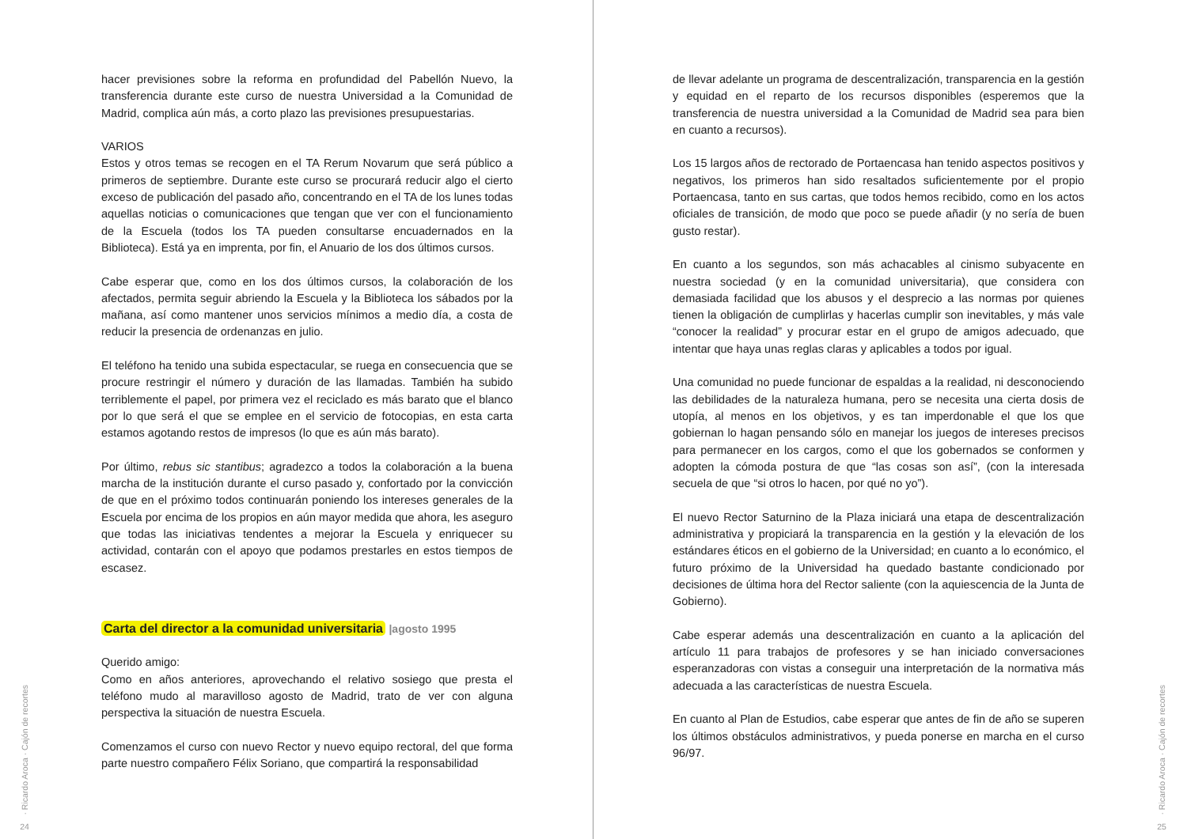hacer previsiones sobre la reforma en profundidad del Pabellón Nuevo, la transferencia durante este curso de nuestra Universidad a la Comunidad de Madrid, complica aún más, a corto plazo las previsiones presupuestarias.
VARIOS
Estos y otros temas se recogen en el TA Rerum Novarum que será público a primeros de septiembre. Durante este curso se procurará reducir algo el cierto exceso de publicación del pasado año, concentrando en el TA de los lunes todas aquellas noticias o comunicaciones que tengan que ver con el funcionamiento de la Escuela (todos los TA pueden consultarse encuadernados en la Biblioteca). Está ya en imprenta, por fin, el Anuario de los dos últimos cursos.
Cabe esperar que, como en los dos últimos cursos, la colaboración de los afectados, permita seguir abriendo la Escuela y la Biblioteca los sábados por la mañana, así como mantener unos servicios mínimos a medio día, a costa de reducir la presencia de ordenanzas en julio.
El teléfono ha tenido una subida espectacular, se ruega en consecuencia que se procure restringir el número y duración de las llamadas. También ha subido terriblemente el papel, por primera vez el reciclado es más barato que el blanco por lo que será el que se emplee en el servicio de fotocopias, en esta carta estamos agotando restos de impresos (lo que es aún más barato).
Por último, rebus sic stantibus; agradezco a todos la colaboración a la buena marcha de la institución durante el curso pasado y, confortado por la convicción de que en el próximo todos continuarán poniendo los intereses generales de la Escuela por encima de los propios en aún mayor medida que ahora, les aseguro que todas las iniciativas tendentes a mejorar la Escuela y enriquecer su actividad, contarán con el apoyo que podamos prestarles en estos tiempos de escasez.
Carta del director a la comunidad universitaria |agosto 1995
Querido amigo:
Como en años anteriores, aprovechando el relativo sosiego que presta el teléfono mudo al maravilloso agosto de Madrid, trato de ver con alguna perspectiva la situación de nuestra Escuela.
Comenzamos el curso con nuevo Rector y nuevo equipo rectoral, del que forma parte nuestro compañero Félix Soriano, que compartirá la responsabilidad
· Ricardo Aroca · Cajón de recortes
24
de llevar adelante un programa de descentralización, transparencia en la gestión y equidad en el reparto de los recursos disponibles (esperemos que la transferencia de nuestra universidad a la Comunidad de Madrid sea para bien en cuanto a recursos).
Los 15 largos años de rectorado de Portaencasa han tenido aspectos positivos y negativos, los primeros han sido resaltados suficientemente por el propio Portaencasa, tanto en sus cartas, que todos hemos recibido, como en los actos oficiales de transición, de modo que poco se puede añadir (y no sería de buen gusto restar).
En cuanto a los segundos, son más achacables al cinismo subyacente en nuestra sociedad (y en la comunidad universitaria), que considera con demasiada facilidad que los abusos y el desprecio a las normas por quienes tienen la obligación de cumplirlas y hacerlas cumplir son inevitables, y más vale “conocer la realidad” y procurar estar en el grupo de amigos adecuado, que intentar que haya unas reglas claras y aplicables a todos por igual.
Una comunidad no puede funcionar de espaldas a la realidad, ni desconociendo las debilidades de la naturaleza humana, pero se necesita una cierta dosis de utopía, al menos en los objetivos, y es tan imperdonable el que los que gobiernan lo hagan pensando sólo en manejar los juegos de intereses precisos para permanecer en los cargos, como el que los gobernados se conformen y adopten la cómoda postura de que “las cosas son así”, (con la interesada secuela de que “si otros lo hacen, por qué no yo”).
El nuevo Rector Saturnino de la Plaza iniciará una etapa de descentralización administrativa y propiciará la transparencia en la gestión y la elevación de los estándares éticos en el gobierno de la Universidad; en cuanto a lo económico, el futuro próximo de la Universidad ha quedado bastante condicionado por decisiones de última hora del Rector saliente (con la aquiescencia de la Junta de Gobierno).
Cabe esperar además una descentralización en cuanto a la aplicación del artículo 11 para trabajos de profesores y se han iniciado conversaciones esperanzadoras con vistas a conseguir una interpretación de la normativa más adecuada a las características de nuestra Escuela.
En cuanto al Plan de Estudios, cabe esperar que antes de fin de año se superen los últimos obstáculos administrativos, y pueda ponerse en marcha en el curso 96/97.
· Ricardo Aroca · Cajón de recortes
25